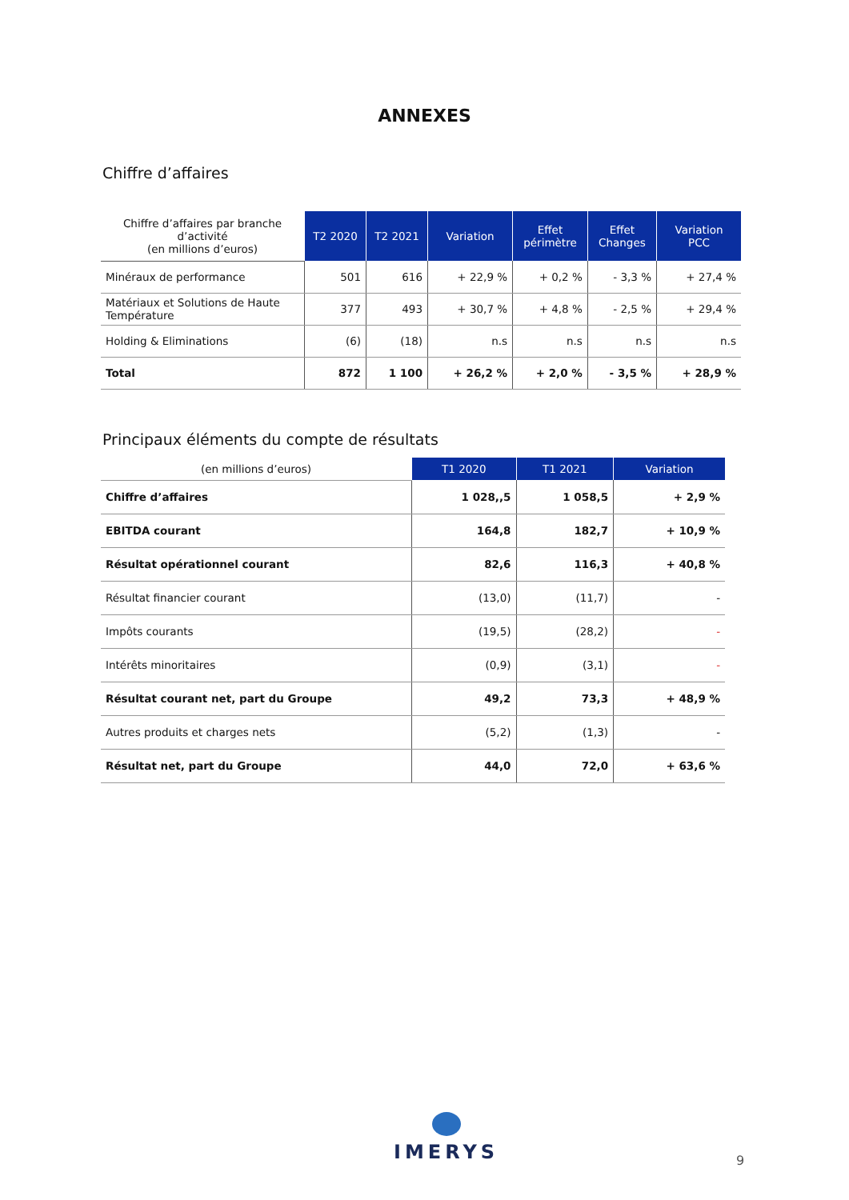ANNEXES
Chiffre d’affaires
| Chiffre d’affaires par branche d’activité (en millions d’euros) | T2 2020 | T2 2021 | Variation | Effet périmètre | Effet Changes | Variation PCC |
| Minéraux de performance | 501 | 616 | + 22,9 % | + 0,2 % | - 3,3 % | + 27,4 % |
| Matériaux et Solutions de Haute Température | 377 | 493 | + 30,7 % | + 4,8 % | - 2,5 % | + 29,4 % |
| Holding & Eliminations | (6) | (18) | n.s | n.s | n.s | n.s |
| Total | 872 | 1 100 | + 26,2 % | + 2,0 % | - 3,5 % | + 28,9 % |
Principaux éléments du compte de résultats
| (en millions d’euros) | T1 2020 | T1 2021 | Variation |
| Chiffre d’affaires | 1 028,,5 | 1 058,5 | + 2,9 % |
| EBITDA courant | 164,8 | 182,7 | + 10,9 % |
| Résultat opérationnel courant | 82,6 | 116,3 | + 40,8 % |
| Résultat financier courant | (13,0) | (11,7) | - |
| Impôts courants | (19,5) | (28,2) | - |
| Intérêts minoritaires | (0,9) | (3,1) | - |
| Résultat courant net, part du Groupe | 49,2 | 73,3 | + 48,9 % |
| Autres produits et charges nets | (5,2) | (1,3) | - |
| Résultat net, part du Groupe | 44,0 | 72,0 | + 63,6 % |
IMERYS
9